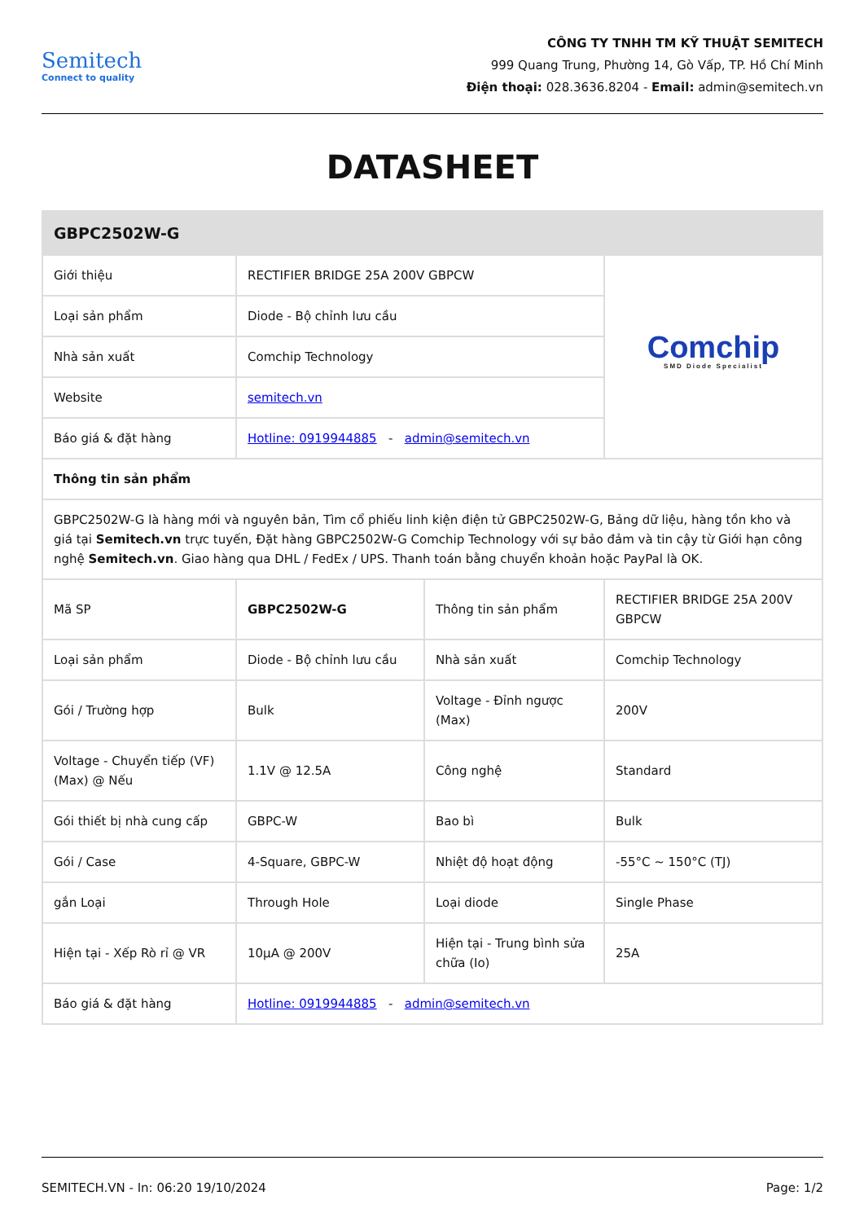Semitech
Connect to quality
CÔNG TY TNHH TM KỸ THUẬT SEMITECH
999 Quang Trung, Phường 14, Gò Vấp, TP. Hồ Chí Minh
Điện thoại: 028.3636.8204 - Email: admin@semitech.vn
DATASHEET
| GBPC2502W-G | | | |
| --- | --- | --- | --- |
| Giới thiệu | RECTIFIER BRIDGE 25A 200V GBPCW | | Comchip SMD Diode Specialist |
| Loại sản phẩm | Diode - Bộ chỉnh lưu cầu | | |
| Nhà sản xuất | Comchip Technology | | |
| Website | semitech.vn | | |
| Báo giá & đặt hàng | Hotline: 0919944885 - admin@semitech.vn | | |
| Thông tin sản phẩm | | | |
| GBPC2502W-G là hàng mới và nguyên bản, Tìm cổ phiếu linh kiện điện tử GBPC2502W-G, Bảng dữ liệu, hàng tồn kho và giá tại Semitech.vn trực tuyến, Đặt hàng GBPC2502W-G Comchip Technology với sự bảo đảm và tin cậy từ Giới hạn công nghệ Semitech.vn . Giao hàng qua DHL / FedEx / UPS. Thanh toán bằng chuyển khoản hoặc PayPal là OK. | | | |
| Mã SP | GBPC2502W-G | Thông tin sản phẩm | RECTIFIER BRIDGE 25A 200V GBPCW |
| Loại sản phẩm | Diode - Bộ chỉnh lưu cầu | Nhà sản xuất | Comchip Technology |
| Gói / Trường hợp | Bulk | Voltage - Đỉnh ngược (Max) | 200V |
| Voltage - Chuyển tiếp (VF) (Max) @ Nếu | 1.1V @ 12.5A | Công nghệ | Standard |
| Gói thiết bị nhà cung cấp | GBPC-W | Bao bì | Bulk |
| Gói / Case | 4-Square, GBPC-W | Nhiệt độ hoạt động | -55°C ~ 150°C (TJ) |
| gắn Loại | Through Hole | Loại diode | Single Phase |
| Hiện tại - Xếp Rò rỉ @ VR | 10µA @ 200V | Hiện tại - Trung bình sửa chữa (Io) | 25A |
| Báo giá & đặt hàng | Hotline: 0919944885 - admin@semitech.vn | | |
SEMITECH.VN - In: 06:20 19/10/2024 Page: 1/2